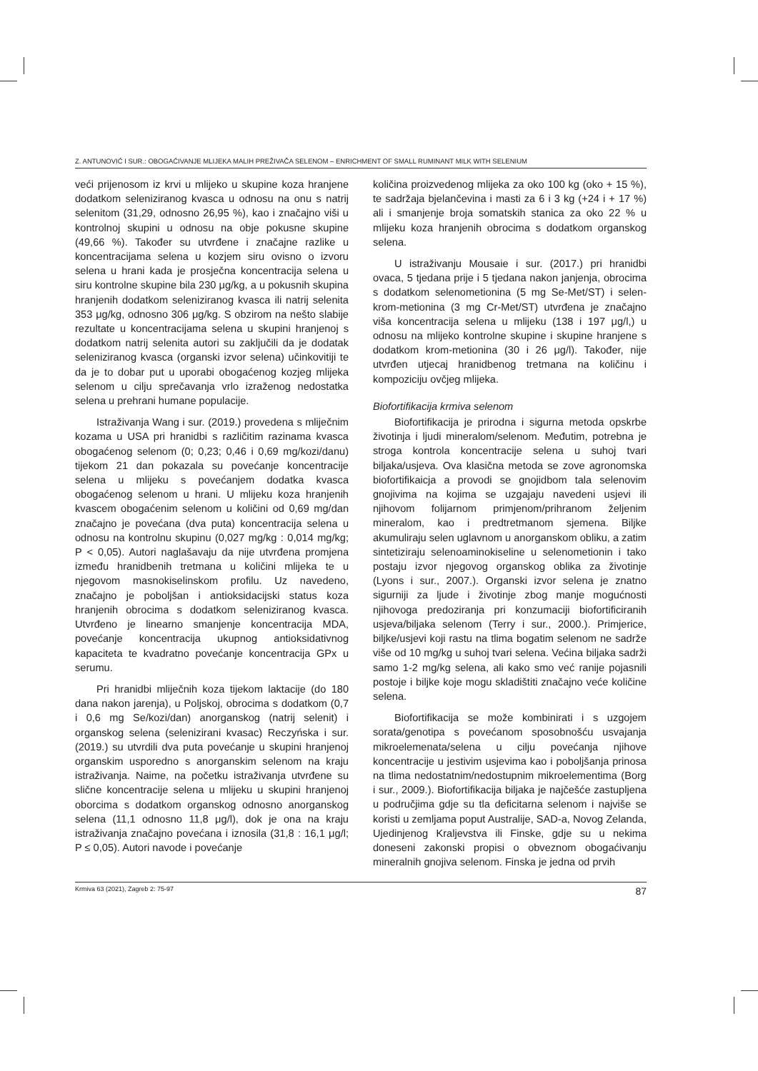Z. ANTUNOVIĆ I SUR.: OBOGAĆIVANJE MLIJEKA MALIH PREŽIVAČA SELENOM – ENRICHMENT OF SMALL RUMINANT MILK WITH SELENIUM
veći prijenosom iz krvi u mlijeko u skupine koza hranjene dodatkom seleniziranog kvasca u odnosu na onu s natrij selenitom (31,29, odnosno 26,95 %), kao i značajno viši u kontrolnoj skupini u odnosu na obje pokusne skupine (49,66 %). Također su utvrđene i značajne razlike u koncentracijama selena u kozjem siru ovisno o izvoru selena u hrani kada je prosječna koncentracija selena u siru kontrolne skupine bila 230 μg/kg, a u pokusnih skupina hranjenih dodatkom seleniziranog kvasca ili natrij selenita 353 μg/kg, odnosno 306 μg/kg. S obzirom na nešto slabije rezultate u koncentracijama selena u skupini hranjenoj s dodatkom natrij selenita autori su zaključili da je dodatak seleniziranog kvasca (organski izvor selena) učinkovitiji te da je to dobar put u uporabi obogaćenog kozjeg mlijeka selenom u cilju sprečavanja vrlo izraženog nedostatka selena u prehrani humane populacije.
Istraživanja Wang i sur. (2019.) provedena s mliječnim kozama u USA pri hranidbi s različitim razinama kvasca obogaćenog selenom (0; 0,23; 0,46 i 0,69 mg/kozi/danu) tijekom 21 dan pokazala su povećanje koncentracije selena u mlijeku s povećanjem dodatka kvasca obogaćenog selenom u hrani. U mlijeku koza hranjenih kvascem obogaćenim selenom u količini od 0,69 mg/dan značajno je povećana (dva puta) koncentracija selena u odnosu na kontrolnu skupinu (0,027 mg/kg : 0,014 mg/kg; P < 0,05). Autori naglašavaju da nije utvrđena promjena između hranidbenih tretmana u količini mlijeka te u njegovom masnokiselinskom profilu. Uz navedeno, značajno je poboljšan i antioksidacijski status koza hranjenih obrocima s dodatkom seleniziranog kvasca. Utvrđeno je linearno smanjenje koncentracija MDA, povećanje koncentracija ukupnog antioksidativnog kapaciteta te kvadratno povećanje koncentracija GPx u serumu.
Pri hranidbi mliječnih koza tijekom laktacije (do 180 dana nakon jarenja), u Poljskoj, obrocima s dodatkom (0,7 i 0,6 mg Se/kozi/dan) anorganskog (natrij selenit) i organskog selena (selenizirani kvasac) Reczyńska i sur. (2019.) su utvrdili dva puta povećanje u skupini hranjenoj organskim usporedno s anorganskim selenom na kraju istraživanja. Naime, na početku istraživanja utvrđene su slične koncentracije selena u mlijeku u skupini hranjenoj oborcima s dodatkom organskog odnosno anorganskog selena (11,1 odnosno 11,8 μg/l), dok je ona na kraju istraživanja značajno povećana i iznosila (31,8 : 16,1 μg/l; P ≤ 0,05). Autori navode i povećanje
količina proizvedenog mlijeka za oko 100 kg (oko + 15 %), te sadržaja bjelančevina i masti za 6 i 3 kg (+24 i + 17 %) ali i smanjenje broja somatskih stanica za oko 22 % u mlijeku koza hranjenih obrocima s dodatkom organskog selena.
U istraživanju Mousaie i sur. (2017.) pri hranidbi ovaca, 5 tjedana prije i 5 tjedana nakon janjenja, obrocima s dodatkom selenometionina (5 mg Se-Met/ST) i selen-krom-metionina (3 mg Cr-Met/ST) utvrđena je značajno viša koncentracija selena u mlijeku (138 i 197 μg/l,) u odnosu na mlijeko kontrolne skupine i skupine hranjene s dodatkom krom-metionina (30 i 26 μg/l). Također, nije utvrđen utjecaj hranidbenog tretmana na količinu i kompoziciju ovčjeg mlijeka.
Biofortifikacija krmiva selenom
Biofortifikacija je prirodna i sigurna metoda opskrbe životinja i ljudi mineralom/selenom. Međutim, potrebna je stroga kontrola koncentracije selena u suhoj tvari biljaka/usjeva. Ova klasična metoda se zove agronomska biofortifikaicja a provodi se gnojidbom tala selenovim gnojivima na kojima se uzgajaju navedeni usjevi ili njihovom folijarnom primjenom/prihranom željenim mineralom, kao i predtretmanom sjemena. Biljke akumuliraju selen uglavnom u anorganskom obliku, a zatim sintetiziraju selenoaminokiseline u selenometionin i tako postaju izvor njegovog organskog oblika za životinje (Lyons i sur., 2007.). Organski izvor selena je znatno sigurniji za ljude i životinje zbog manje mogućnosti njihovoga predoziranja pri konzumaciji biofortificiranih usjeva/biljaka selenom (Terry i sur., 2000.). Primjerice, biljke/usjevi koji rastu na tlima bogatim selenom ne sadrže više od 10 mg/kg u suhoj tvari selena. Većina biljaka sadrži samo 1-2 mg/kg selena, ali kako smo već ranije pojasnili postoje i biljke koje mogu skladištiti značajno veće količine selena.
Biofortifikacija se može kombinirati i s uzgojem sorata/genotipa s povećanom sposobnošću usvajanja mikroelemenata/selena u cilju povećanja njihove koncentracije u jestivim usjevima kao i poboljšanja prinosa na tlima nedostatnim/nedostupnim mikroelementima (Borg i sur., 2009.). Biofortifikacija biljaka je najčešće zastupljena u područjima gdje su tla deficitarna selenom i najviše se koristi u zemljama poput Australije, SAD-a, Novog Zelanda, Ujedinjenog Kraljevstva ili Finske, gdje su u nekima doneseni zakonski propisi o obveznom obogaćivanju mineralnih gnojiva selenom. Finska je jedna od prvih
Krmiva 63 (2021), Zagreb 2: 75-97 87